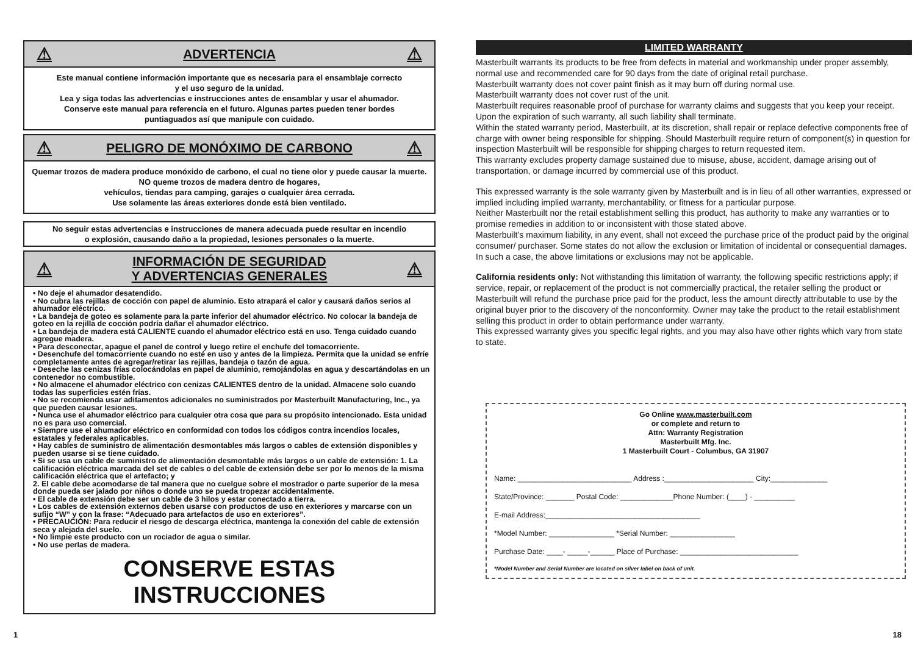⚠ ADVERTENCIA ⚠
Este manual contiene información importante que es necesaria para el ensamblaje correcto
y el uso seguro de la unidad.
Lea y siga todas las advertencias e instrucciones antes de ensamblar y usar el ahumador.
Conserve este manual para referencia en el futuro. Algunas partes pueden tener bordes
puntiaguados así que manipule con cuidado.
⚠ PELIGRO DE MONÓXIMO DE CARBONO ⚠
Quemar trozos de madera produce monóxido de carbono, el cual no tiene olor y puede causar la muerte.
NO queme trozos de madera dentro de hogares,
vehículos, tiendas para camping, garajes o cualquier área cerrada.
Use solamente las áreas exteriores donde está bien ventilado.
No seguir estas advertencias e instrucciones de manera adecuada puede resultar en incendio
o explosión, causando daño a la propiedad, lesiones personales o la muerte.
⚠ INFORMACIÓN DE SEGURIDAD
Y ADVERTENCIAS GENERALES ⚠
• No deje el ahumador desatendido.
• No cubra las rejillas de cocción con papel de aluminio. Esto atrapará el calor y causará daños serios al ahumador eléctrico.
• La bandeja de goteo es solamente para la parte inferior del ahumador eléctrico. No colocar la bandeja de goteo en la rejilla de cocción podría dañar el ahumador eléctrico.
• La bandeja de madera está CALIENTE cuando el ahumador eléctrico está en uso. Tenga cuidado cuando agregue madera.
• Para desconectar, apague el panel de control y luego retire el enchufe del tomacorriente.
• Desenchufe del tomacorriente cuando no esté en uso y antes de la limpieza. Permita que la unidad se enfríe completamente antes de agregar/retirar las rejillas, bandeja o tazón de agua.
• Deseche las cenizas frías colocándolas en papel de aluminio, remojándolas en agua y descartándolas en un contenedor no combustible.
• No almacene el ahumador eléctrico con cenizas CALIENTES dentro de la unidad. Almacene solo cuando todas las superficies estén frías.
• No se recomienda usar aditamentos adicionales no suministrados por Masterbuilt Manufacturing, Inc., ya que pueden causar lesiones.
• Nunca use el ahumador eléctrico para cualquier otra cosa que para su propósito intencionado. Esta unidad no es para uso comercial.
• Siempre use el ahumador eléctrico en conformidad con todos los códigos contra incendios locales, estatales y federales aplicables.
• Hay cables de suministro de alimentación desmontables más largos o cables de extensión disponibles y pueden usarse si se tiene cuidado.
• Si se usa un cable de suministro de alimentación desmontable más largos o un cable de extensión: 1. La calificación eléctrica marcada del set de cables o del cable de extensión debe ser por lo menos de la misma calificación eléctrica que el artefacto; y
2. El cable debe acomodarse de tal manera que no cuelgue sobre el mostrador o parte superior de la mesa donde pueda ser jalado por niños o donde uno se pueda tropezar accidentalmente.
• El cable de extensión debe ser un cable de 3 hilos y estar conectado a tierra.
• Los cables de extensión externos deben usarse con productos de uso en exteriores y marcarse con un sufijo “W” y con la frase: “Adecuado para artefactos de uso en exteriores”.
• PRECAUCIÓN: Para reducir el riesgo de descarga eléctrica, mantenga la conexión del cable de extensión seca y alejada del suelo.
• No limpie este producto con un rociador de agua o similar.
• No use perlas de madera.
CONSERVE ESTAS INSTRUCCIONES
LIMITED WARRANTY
Masterbuilt warrants its products to be free from defects in material and workmanship under proper assembly, normal use and recommended care for 90 days from the date of original retail purchase.
Masterbuilt warranty does not cover paint finish as it may burn off during normal use.
Masterbuilt warranty does not cover rust of the unit.
Masterbuilt requires reasonable proof of purchase for warranty claims and suggests that you keep your receipt. Upon the expiration of such warranty, all such liability shall terminate.
Within the stated warranty period, Masterbuilt, at its discretion, shall repair or replace defective components free of charge with owner being responsible for shipping. Should Masterbuilt require return of component(s) in question for inspection Masterbuilt will be responsible for shipping charges to return requested item.
This warranty excludes property damage sustained due to misuse, abuse, accident, damage arising out of transportation, or damage incurred by commercial use of this product.
This expressed warranty is the sole warranty given by Masterbuilt and is in lieu of all other warranties, expressed or implied including implied warranty, merchantability, or fitness for a particular purpose.
Neither Masterbuilt nor the retail establishment selling this product, has authority to make any warranties or to promise remedies in addition to or inconsistent with those stated above.
Masterbuilt’s maximum liability, in any event, shall not exceed the purchase price of the product paid by the original consumer/ purchaser. Some states do not allow the exclusion or limitation of incidental or consequential damages. In such a case, the above limitations or exclusions may not be applicable.
California residents only: Not withstanding this limitation of warranty, the following specific restrictions apply; if service, repair, or replacement of the product is not commercially practical, the retailer selling the product or Masterbuilt will refund the purchase price paid for the product, less the amount directly attributable to use by the original buyer prior to the discovery of the nonconformity. Owner may take the product to the retail establishment selling this product in order to obtain performance under warranty.
This expressed warranty gives you specific legal rights, and you may also have other rights which vary from state to state.
Go Online www.masterbuilt.com
or complete and return to
Attn: Warranty Registration
Masterbuilt Mfg. Inc.
1 Masterbuilt Court - Columbus, GA 31907
Name: ____________________________ Address :______________________ City:______________
State/Province: _______ Postal Code: _____________Phone Number: (____) - __________
E-mail Address:______________________________________
*Model Number: ________________ *Serial Number: ________________
Purchase Date: ____- _____-______ Place of Purchase: _____________________________
*Model Number and Serial Number are located on silver label on back of unit.
1 18